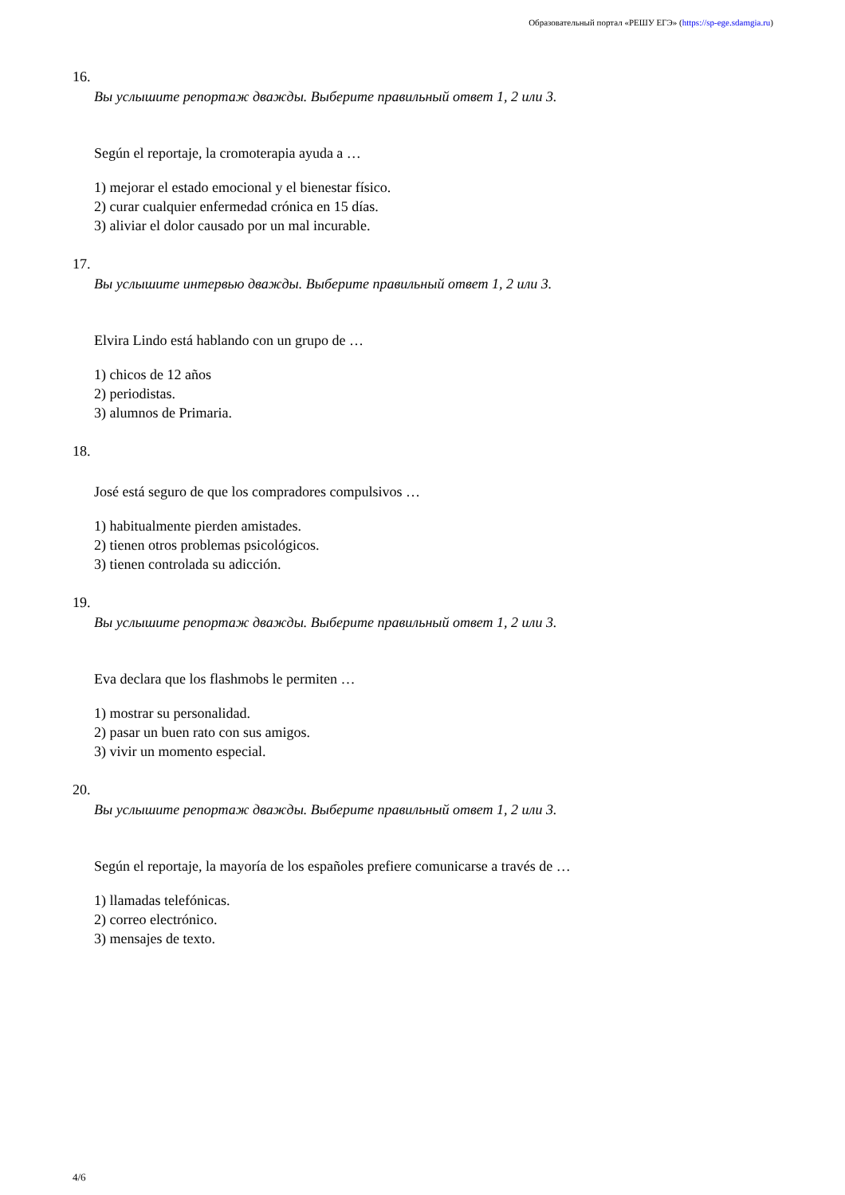Образовательный портал «РЕШУ ЕГЭ» (https://sp-ege.sdamgia.ru)
16.
Вы услышите репортаж дважды. Выберите правильный ответ 1, 2 или 3.
Según el reportaje, la cromoterapia ayuda a …
1) mejorar el estado emocional y el bienestar físico.
2) curar cualquier enfermedad crónica en 15 días.
3) aliviar el dolor causado por un mal incurable.
17.
Вы услышите интервью дважды. Выберите правильный ответ 1, 2 или 3.
Elvira Lindo está hablando con un grupo de …
1) chicos de 12 años
2) periodistas.
3) alumnos de Primaria.
18.
José está seguro de que los compradores compulsivos …
1) habitualmente pierden amistades.
2) tienen otros problemas psicológicos.
3) tienen controlada su adicción.
19.
Вы услышите репортаж дважды. Выберите правильный ответ 1, 2 или 3.
Eva declara que los flashmobs le permiten …
1) mostrar su personalidad.
2) pasar un buen rato con sus amigos.
3) vivir un momento especial.
20.
Вы услышите репортаж дважды. Выберите правильный ответ 1, 2 или 3.
Según el reportaje, la mayoría de los españoles prefiere comunicarse a través de …
1) llamadas telefónicas.
2) correo electrónico.
3) mensajes de texto.
4/6